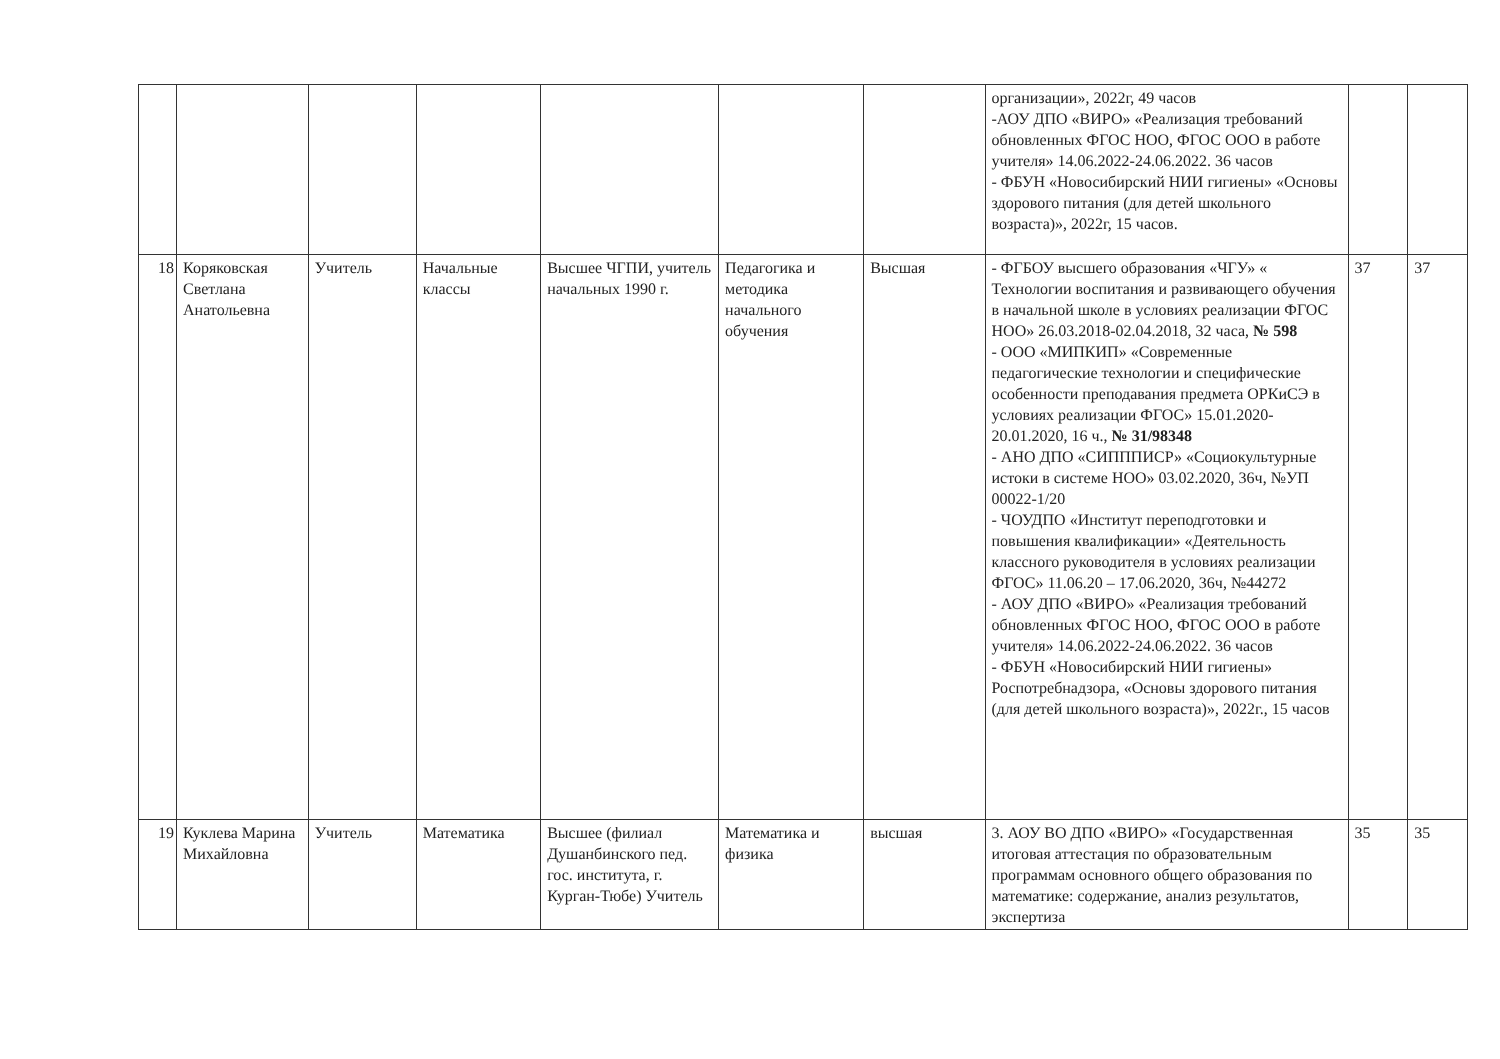| | | | | | | | организации», 2022г, 49 часов -АОУ ДПО «ВИРО» «Реализация требований обновленных ФГОС НОО, ФГОС ООО в работе учителя» 14.06.2022-24.06.2022. 36 часов - ФБУН «Новосибирский НИИ гигиены» «Основы здорового питания (для детей школьного возраста)», 2022г, 15 часов. | | |
| 18 | Коряковская Светлана Анатольевна | Учитель | Начальные классы | Высшее ЧГПИ, учитель начальных 1990 г. | Педагогика и методика начального обучения | Высшая | - ФГБОУ высшего образования «ЧГУ» « Технологии воспитания и развивающего обучения в начальной школе в условиях реализации ФГОС НОО» 26.03.2018-02.04.2018, 32 часа, № 598 - ООО «МИПКИП» «Современные педагогические технологии и специфические особенности преподавания предмета ОРКиСЭ в условиях реализации ФГОС» 15.01.2020-20.01.2020, 16 ч., № 31/98348 - АНО ДПО «СИПППИСР» «Социокультурные истоки в системе НОО» 03.02.2020, 36ч, №УП 00022-1/20 - ЧОУДПО «Институт переподготовки и повышения квалификации» «Деятельность классного руководителя в условиях реализации ФГОС» 11.06.20 – 17.06.2020, 36ч, №44272 - АОУ ДПО «ВИРО» «Реализация требований обновленных ФГОС НОО, ФГОС ООО в работе учителя» 14.06.2022-24.06.2022. 36 часов - ФБУН «Новосибирский НИИ гигиены» Роспотребнадзора, «Основы здорового питания (для детей школьного возраста)», 2022г., 15 часов | 37 | 37 |
| 19 | Куклева Марина Михайловна | Учитель | Математика | Высшее (филиал Душанбинского пед. гос. института, г. Курган-Тюбе) Учитель | Математика и физика | высшая | 3. АОУ ВО ДПО «ВИРО» «Государственная итоговая аттестация по образовательным программам основного общего образования по математике: содержание, анализ результатов, экспертиза | 35 | 35 |